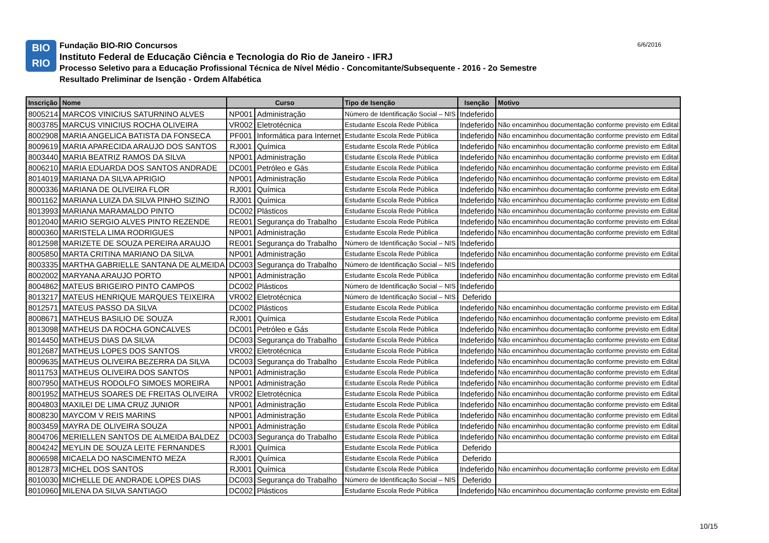BIO
RIO
Fundação BIO-RIO Concursos
Instituto Federal de Educação Ciência e Tecnologia do Rio de Janeiro - IFRJ
Processo Seletivo para a Educação Profissional Técnica de Nível Médio - Concomitante/Subsequente - 2016 - 2o Semestre
Resultado Preliminar de Isenção - Ordem Alfabética
6/6/2016
| Inscrição | Nome | Curso | | Tipo de Isenção | Isenção | Motivo |
| --- | --- | --- | --- | --- | --- | --- |
| 8005214 | MARCOS VINICIUS SATURNINO ALVES | NP001 | Administração | Número de Identificação Social – NIS | Indeferido | |
| 8003785 | MARCUS VINICIUS ROCHA OLIVEIRA | VR002 | Eletrotécnica | Estudante Escola Rede Pública | Indeferido | Não encaminhou documentação conforme previsto em Edital |
| 8002908 | MARIA ANGELICA BATISTA DA FONSECA | PF001 | Informática para Internet | Estudante Escola Rede Pública | Indeferido | Não encaminhou documentação conforme previsto em Edital |
| 8009619 | MARIA APARECIDA ARAUJO DOS SANTOS | RJ001 | Química | Estudante Escola Rede Pública | Indeferido | Não encaminhou documentação conforme previsto em Edital |
| 8003440 | MARIA BEATRIZ RAMOS DA SILVA | NP001 | Administração | Estudante Escola Rede Pública | Indeferido | Não encaminhou documentação conforme previsto em Edital |
| 8006210 | MARIA EDUARDA DOS SANTOS ANDRADE | DC001 | Petróleo e Gás | Estudante Escola Rede Pública | Indeferido | Não encaminhou documentação conforme previsto em Edital |
| 8014019 | MARIANA DA SILVA APRIGIO | NP001 | Administração | Estudante Escola Rede Pública | Indeferido | Não encaminhou documentação conforme previsto em Edital |
| 8000336 | MARIANA DE OLIVEIRA FLOR | RJ001 | Química | Estudante Escola Rede Pública | Indeferido | Não encaminhou documentação conforme previsto em Edital |
| 8001162 | MARIANA LUIZA DA SILVA PINHO SIZINO | RJ001 | Química | Estudante Escola Rede Pública | Indeferido | Não encaminhou documentação conforme previsto em Edital |
| 8013993 | MARIANA MARAMALDO PINTO | DC002 | Plásticos | Estudante Escola Rede Pública | Indeferido | Não encaminhou documentação conforme previsto em Edital |
| 8012040 | MARIO SERGIO ALVES PINTO REZENDE | RE001 | Segurança do Trabalho | Estudante Escola Rede Pública | Indeferido | Não encaminhou documentação conforme previsto em Edital |
| 8000360 | MARISTELA LIMA RODRIGUES | NP001 | Administração | Estudante Escola Rede Pública | Indeferido | Não encaminhou documentação conforme previsto em Edital |
| 8012598 | MARIZETE DE SOUZA PEREIRA ARAUJO | RE001 | Segurança do Trabalho | Número de Identificação Social – NIS | Indeferido | |
| 8005850 | MARTA CRITINA MARIANO DA SILVA | NP001 | Administração | Estudante Escola Rede Pública | Indeferido | Não encaminhou documentação conforme previsto em Edital |
| 8003335 | MARTHA GABRIELLE SANTANA DE ALMEIDA | DC003 | Segurança do Trabalho | Número de Identificação Social – NIS | Indeferido | |
| 8002002 | MARYANA ARAUJO PORTO | NP001 | Administração | Estudante Escola Rede Pública | Indeferido | Não encaminhou documentação conforme previsto em Edital |
| 8004862 | MATEUS BRIGEIRO PINTO CAMPOS | DC002 | Plásticos | Número de Identificação Social – NIS | Indeferido | |
| 8013217 | MATEUS HENRIQUE MARQUES TEIXEIRA | VR002 | Eletrotécnica | Número de Identificação Social – NIS | Deferido | |
| 8012571 | MATEUS PASSO DA SILVA | DC002 | Plásticos | Estudante Escola Rede Pública | Indeferido | Não encaminhou documentação conforme previsto em Edital |
| 8008671 | MATHEUS BASILIO DE SOUZA | RJ001 | Química | Estudante Escola Rede Pública | Indeferido | Não encaminhou documentação conforme previsto em Edital |
| 8013098 | MATHEUS DA ROCHA GONCALVES | DC001 | Petróleo e Gás | Estudante Escola Rede Pública | Indeferido | Não encaminhou documentação conforme previsto em Edital |
| 8014450 | MATHEUS DIAS DA SILVA | DC003 | Segurança do Trabalho | Estudante Escola Rede Pública | Indeferido | Não encaminhou documentação conforme previsto em Edital |
| 8012687 | MATHEUS LOPES DOS SANTOS | VR002 | Eletrotécnica | Estudante Escola Rede Pública | Indeferido | Não encaminhou documentação conforme previsto em Edital |
| 8009635 | MATHEUS OLIVEIRA BEZERRA DA SILVA | DC003 | Segurança do Trabalho | Estudante Escola Rede Pública | Indeferido | Não encaminhou documentação conforme previsto em Edital |
| 8011753 | MATHEUS OLIVEIRA DOS SANTOS | NP001 | Administração | Estudante Escola Rede Pública | Indeferido | Não encaminhou documentação conforme previsto em Edital |
| 8007950 | MATHEUS RODOLFO SIMOES MOREIRA | NP001 | Administração | Estudante Escola Rede Pública | Indeferido | Não encaminhou documentação conforme previsto em Edital |
| 8001952 | MATHEUS SOARES DE FREITAS OLIVEIRA | VR002 | Eletrotécnica | Estudante Escola Rede Pública | Indeferido | Não encaminhou documentação conforme previsto em Edital |
| 8004803 | MAXILEI DE LIMA CRUZ JUNIOR | NP001 | Administração | Estudante Escola Rede Pública | Indeferido | Não encaminhou documentação conforme previsto em Edital |
| 8008230 | MAYCOM V REIS MARINS | NP001 | Administração | Estudante Escola Rede Pública | Indeferido | Não encaminhou documentação conforme previsto em Edital |
| 8003459 | MAYRA DE OLIVEIRA SOUZA | NP001 | Administração | Estudante Escola Rede Pública | Indeferido | Não encaminhou documentação conforme previsto em Edital |
| 8004706 | MERIELLEN SANTOS DE ALMEIDA BALDEZ | DC003 | Segurança do Trabalho | Estudante Escola Rede Pública | Indeferido | Não encaminhou documentação conforme previsto em Edital |
| 8004242 | MEYLIN DE SOUZA LEITE FERNANDES | RJ001 | Química | Estudante Escola Rede Pública | Deferido | |
| 8006598 | MICAELA DO NASCIMENTO MEZA | RJ001 | Química | Estudante Escola Rede Pública | Deferido | |
| 8012873 | MICHEL DOS SANTOS | RJ001 | Química | Estudante Escola Rede Pública | Indeferido | Não encaminhou documentação conforme previsto em Edital |
| 8010030 | MICHELLE DE ANDRADE LOPES DIAS | DC003 | Segurança do Trabalho | Número de Identificação Social – NIS | Deferido | |
| 8010960 | MILENA DA SILVA SANTIAGO | DC002 | Plásticos | Estudante Escola Rede Pública | Indeferido | Não encaminhou documentação conforme previsto em Edital |
10/15